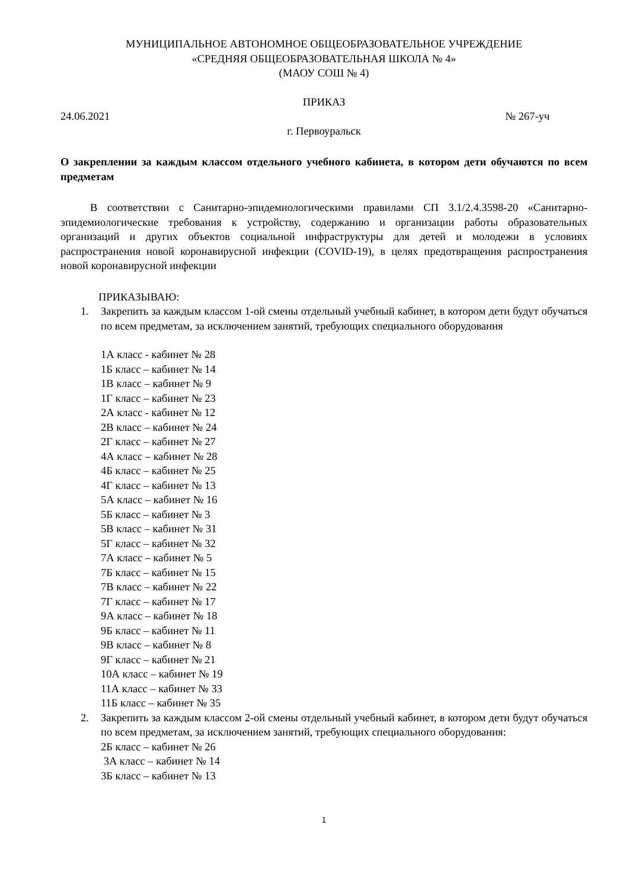МУНИЦИПАЛЬНОЕ АВТОНОМНОЕ ОБЩЕОБРАЗОВАТЕЛЬНОЕ УЧРЕЖДЕНИЕ
«СРЕДНЯЯ ОБЩЕОБРАЗОВАТЕЛЬНАЯ ШКОЛА № 4»
(МАОУ СОШ № 4)
ПРИКАЗ
24.06.2021 № 267-уч
г. Первоуральск
О закреплении за каждым классом отдельного учебного кабинета, в котором дети обучаются по всем предметам
В соответствии с Санитарно-эпидемиологическими правилами СП 3.1/2.4.3598-20 «Санитарно-эпидемиологические требования к устройству, содержанию и организации работы образовательных организаций и других объектов социальной инфраструктуры для детей и молодежи в условиях распространения новой коронавирусной инфекции (COVID-19), в целях предотвращения распространения новой коронавирусной инфекции
ПРИКАЗЫВАЮ:
1. Закрепить за каждым классом 1-ой смены отдельный учебный кабинет, в котором дети будут обучаться по всем предметам, за исключением занятий, требующих специального оборудования
1А класс - кабинет № 28
1Б класс – кабинет № 14
1В класс – кабинет № 9
1Г класс – кабинет № 23
2А класс - кабинет № 12
2В класс – кабинет № 24
2Г класс – кабинет № 27
4А класс – кабинет № 28
4Б класс – кабинет № 25
4Г класс – кабинет № 13
5А класс – кабинет № 16
5Б класс – кабинет № 3
5В класс – кабинет № 31
5Г класс – кабинет № 32
7А класс – кабинет № 5
7Б класс – кабинет № 15
7В класс – кабинет № 22
7Г класс – кабинет № 17
9А класс – кабинет № 18
9Б класс – кабинет № 11
9В класс – кабинет № 8
9Г класс – кабинет № 21
10А класс – кабинет № 19
11А класс – кабинет № 33
11Б класс – кабинет № 35
2. Закрепить за каждым классом 2-ой смены отдельный учебный кабинет, в котором дети будут обучаться по всем предметам, за исключением занятий, требующих специального оборудования:
2Б класс – кабинет № 26
3А класс – кабинет № 14
3Б класс – кабинет № 13
1